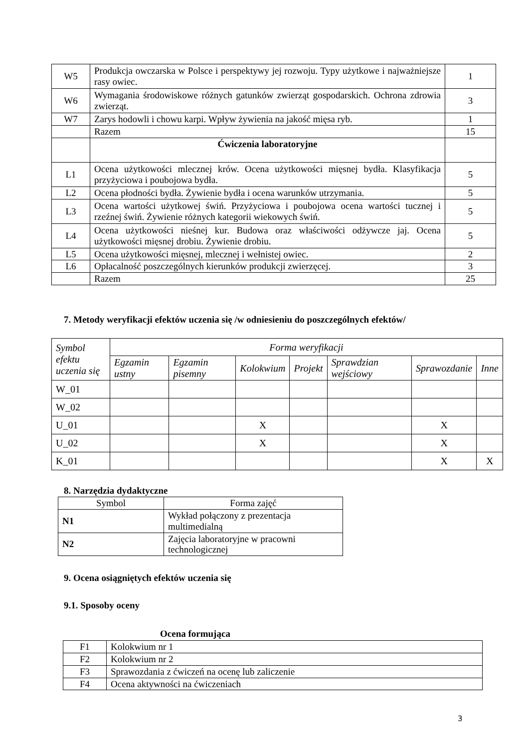| W5 | Produkcja owczarska w Polsce i perspektywy jej rozwoju. Typy użytkowe i najważniejsze rasy owiec. | 1 |
| W6 | Wymagania środowiskowe różnych gatunków zwierząt gospodarskich. Ochrona zdrowia zwierząt. | 3 |
| W7 | Zarys hodowli i chowu karpi. Wpływ żywienia na jakość mięsa ryb. | 1 |
| | Razem | 15 |
| | Ćwiczenia laboratoryjne | |
| L1 | Ocena użytkowości mlecznej krów. Ocena użytkowości mięsnej bydła. Klasyfikacja przyżyciowa i poubojowa bydła. | 5 |
| L2 | Ocena płodności bydła. Żywienie bydła i ocena warunków utrzymania. | 5 |
| L3 | Ocena wartości użytkowej świń. Przyżyciowa i poubojowa ocena wartości tucznej i rzeźnej świń. Żywienie różnych kategorii wiekowych świń. | 5 |
| L4 | Ocena użytkowości nieśnej kur. Budowa oraz właściwości odżywcze jaj. Ocena użytkowości mięsnej drobiu. Żywienie drobiu. | 5 |
| L5 | Ocena użytkowości mięsnej, mlecznej i wełnistej owiec. | 2 |
| L6 | Opłacalność poszczególnych kierunków produkcji zwierzęcej. | 3 |
| | Razem | 25 |
7. Metody weryfikacji efektów uczenia się /w odniesieniu do poszczególnych efektów/
| Symbol efektu uczenia się | Forma weryfikacji | | | | | | |
| --- | --- | --- | --- | --- | --- | --- | --- |
| | Egzamin ustny | Egzamin pisemny | Kolokwium | Projekt | Sprawdzian wejściowy | Sprawozdanie | Inne |
| W_01 | | | | | | | |
| W_02 | | | | | | | |
| U_01 | | | X | | | X | |
| U_02 | | | X | | | X | |
| K_01 | | | | | | X | X |
8. Narzędzia dydaktyczne
| Symbol | Forma zajęć |
| N1 | Wykład połączony z prezentacja multimedialną |
| N2 | Zajęcia laboratoryjne w pracowni technologicznej |
9. Ocena osiągniętych efektów uczenia się
9.1. Sposoby oceny
Ocena formująca
| F1 | Kolokwium nr 1 |
| F2 | Kolokwium nr 2 |
| F3 | Sprawozdania z ćwiczeń na ocenę lub zaliczenie |
| F4 | Ocena aktywności na ćwiczeniach |
3